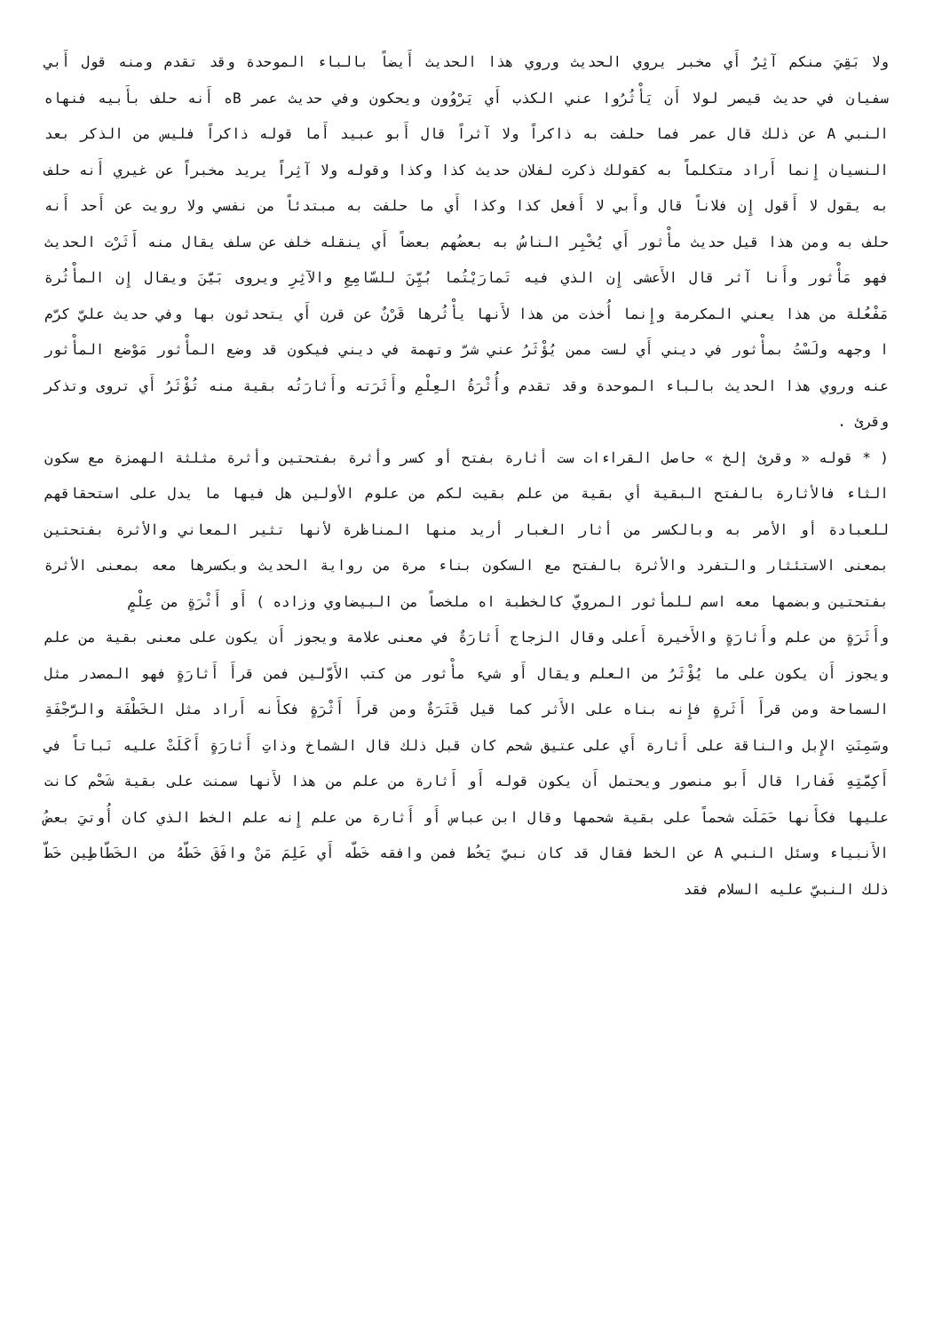ولا بَقِيَ منكم آثِرٌ أَي مخبر يروي الحديث وروي هذا الحديث أَيضاً بالباء الموحدة وقد تقدم ومنه قول أَبي سفيان في حديث قيصر لولا أَن يَأْثُرُوا عني الكذب أَي يَرْوُون ويحكون وفي حديث عمر Bه أَنه حلف بأَبيه فنهاه النبي A عن ذلك قال عمر فما حلفت به ذاكراً ولا آثراً قال أَبو عبيد أَما قوله ذاكراً فليس من الذكر بعد النسيان إِنما أَراد متكلماً به كقولك ذكرت لفلان حديث كذا وكذا وقوله ولا آثِراً يريد مخبراً عن غيري أَنه حلف به يقول لا أَقول إِن فلاناً قال وأَبي لا أَفعل كذا وكذا أَي ما حلفت به مبتدئاً من نفسي ولا رويت عن أَحد أَنه حلف به ومن هذا قيل حديث مأْثور أَي يُخْبِر الناسُ به بعضُهم بعضاً أَي ينقله خلف عن سلف يقال منه أَثَرْت الحديث فهو مَأْثور وأَنا آثر قال الأَعشى إِن الذي فيه تَمارَيْتُما بُيِّنَ للسّامِعِ والآثِرِ ويروى بَيَّنَ ويقال إِن المأْثُرة مَفْعُلة من هذا يعني المكرمة وإِنما أُخذت من هذا لأَنها يأْثُرها قَرْنٌ عن قرن أَي يتحدثون بها وفي حديث عليّ كرّم ا وجهه ولَسْتُ بمأْثور في ديني أَي لست ممن يُؤْثَرُ عني شرّ وتهمة في ديني فيكون قد وضع المأْثور مَوْضع المأْثور عنه وروي هذا الحديث بالباء الموحدة وقد تقدم وأُثْرَةُ العِلْمِ وأَثَرَته وأَثارَتُه بقية منه تُؤْثَرُ أَي تروى وتذكر وقرئ .
( * قوله « وقرئ إلخ » حاصل القراءات ست أثارة بفتح أو كسر وأثرة بفتحتين وأثرة مثلثة الهمزة مع سكون الثاء فالأثارة بالفتح البقية أي بقية من علم بقيت لكم من علوم الأولين هل فيها ما يدل على استحقاقهم للعبادة أو الأمر به وبالكسر من أثار الغبار أريد منها المناظرة لأنها تثير المعاني والأثرة بفتحتين بمعنى الاستئثار والتفرد والأثرة بالفتح مع السكون بناء مرة من رواية الحديث وبكسرها معه بمعنى الأثرة بفتحتين وبضمها معه اسم للمأثور المرويّ كالخطبة اه ملخصاً من البيضاوي وزاده ) أَو أَثْرَةٍ من عِلْمٍ
وأَثَرَةٍ من علم وأَثارَةٍ والأَخيرة أَعلى وقال الزجاج أَثارَةٌ في معنى علامة ويجوز أَن يكون على معنى بقية من علم ويجوز أَن يكون على ما يُؤْثَرُ من العلم ويقال أَو شيء مأْثور من كتب الأَوّلين فمن قرأَ أَثارَةٍ فهو المصدر مثل السماحة ومن قرأَ أَثَرةٍ فإِنه بناه على الأَثر كما قيل قَتَرَةٌ ومن قرأَ أَثْرَةٍ فكأَنه أَراد مثل الخَطْفَة والرَّجْفَةِ وسَمِنَتِ الإِبل والناقة على أَثارة أَي على عتيق شحم كان قبل ذلك قال الشماخ وذاتِ أَثارَةٍ أَكَلَتْ عليه نَباتاً في أَكِمَّتِهِ فَفارا قال أَبو منصور ويحتمل أَن يكون قوله أَو أَثارة من علم من هذا لأَنها سمنت على بقية شَحْم كانت عليها فكأَنها حَمَلَت شحماً على بقية شحمها وقال ابن عباس أَو أَثارة من علم إِنه علم الخط الذي كان أُوتيَ بعضُ الأَنبياء وسئل النبي A عن الخط فقال قد كان نبيّ يَخُط فمن وافقه خَطّه أَي عَلِمَ مَنْ وافَقَ خَطّهُ من الخَطّاطِين خَطّ ذلك النبيّ عليه السلام فقد